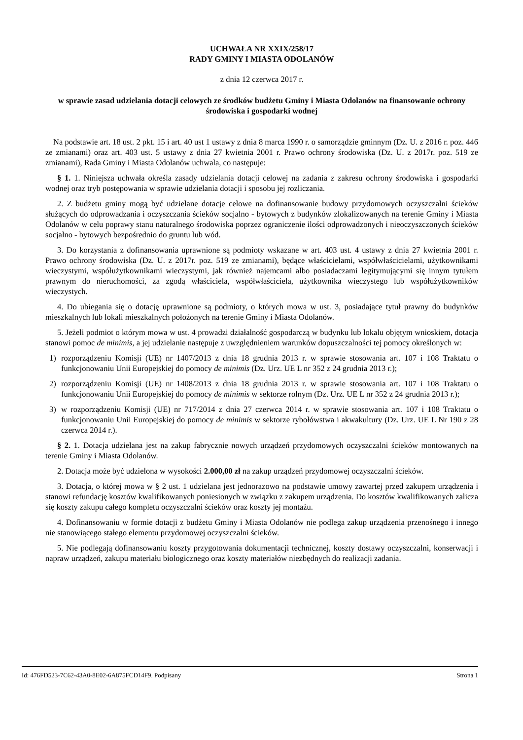UCHWAŁA NR XXIX/258/17
RADY GMINY I MIASTA ODOLANÓW
z dnia 12 czerwca 2017 r.
w sprawie zasad udzielania dotacji celowych ze środków budżetu Gminy i Miasta Odolanów na finansowanie ochrony środowiska i gospodarki wodnej
Na podstawie art. 18 ust. 2 pkt. 15 i art. 40 ust 1 ustawy z dnia 8 marca 1990 r. o samorządzie gminnym (Dz. U. z 2016 r. poz. 446 ze zmianami) oraz art. 403 ust. 5 ustawy z dnia 27 kwietnia 2001 r. Prawo ochrony środowiska (Dz. U. z 2017r. poz. 519 ze zmianami), Rada Gminy i Miasta Odolanów uchwala, co następuje:
§ 1. 1. Niniejsza uchwała określa zasady udzielania dotacji celowej na zadania z zakresu ochrony środowiska i gospodarki wodnej oraz tryb postępowania w sprawie udzielania dotacji i sposobu jej rozliczania.
2. Z budżetu gminy mogą być udzielane dotacje celowe na dofinansowanie budowy przydomowych oczyszczalni ścieków służących do odprowadzania i oczyszczania ścieków socjalno - bytowych z budynków zlokalizowanych na terenie Gminy i Miasta Odolanów w celu poprawy stanu naturalnego środowiska poprzez ograniczenie ilości odprowadzonych i nieoczyszczonych ścieków socjalno - bytowych bezpośrednio do gruntu lub wód.
3. Do korzystania z dofinansowania uprawnione są podmioty wskazane w art. 403 ust. 4 ustawy z dnia 27 kwietnia 2001 r. Prawo ochrony środowiska (Dz. U. z 2017r. poz. 519 ze zmianami), będące właścicielami, współwłaścicielami, użytkownikami wieczystymi, współużytkownikami wieczystymi, jak również najemcami albo posiadaczami legitymującymi się innym tytułem prawnym do nieruchomości, za zgodą właściciela, współwłaściciela, użytkownika wieczystego lub współużytkowników wieczystych.
4. Do ubiegania się o dotację uprawnione są podmioty, o których mowa w ust. 3, posiadające tytuł prawny do budynków mieszkalnych lub lokali mieszkalnych położonych na terenie Gminy i Miasta Odolanów.
5. Jeżeli podmiot o którym mowa w ust. 4 prowadzi działalność gospodarczą w budynku lub lokalu objętym wnioskiem, dotacja stanowi pomoc de minimis, a jej udzielanie następuje z uwzględnieniem warunków dopuszczalności tej pomocy określonych w:
1) rozporządzeniu Komisji (UE) nr 1407/2013 z dnia 18 grudnia 2013 r. w sprawie stosowania art. 107 i 108 Traktatu o funkcjonowaniu Unii Europejskiej do pomocy de minimis (Dz. Urz. UE L nr 352 z 24 grudnia 2013 r.);
2) rozporządzeniu Komisji (UE) nr 1408/2013 z dnia 18 grudnia 2013 r. w sprawie stosowania art. 107 i 108 Traktatu o funkcjonowaniu Unii Europejskiej do pomocy de minimis w sektorze rolnym (Dz. Urz. UE L nr 352 z 24 grudnia 2013 r.);
3) w rozporządzeniu Komisji (UE) nr 717/2014 z dnia 27 czerwca 2014 r. w sprawie stosowania art. 107 i 108 Traktatu o funkcjonowaniu Unii Europejskiej do pomocy de minimis w sektorze rybołówstwa i akwakultury (Dz. Urz. UE L Nr 190 z 28 czerwca 2014 r.).
§ 2. 1. Dotacja udzielana jest na zakup fabrycznie nowych urządzeń przydomowych oczyszczalni ścieków montowanych na terenie Gminy i Miasta Odolanów.
2. Dotacja może być udzielona w wysokości 2.000,00 zł na zakup urządzeń przydomowej oczyszczalni ścieków.
3. Dotacja, o której mowa w § 2 ust. 1 udzielana jest jednorazowo na podstawie umowy zawartej przed zakupem urządzenia i stanowi refundację kosztów kwalifikowanych poniesionych w związku z zakupem urządzenia. Do kosztów kwalifikowanych zalicza się koszty zakupu całego kompletu oczyszczalni ścieków oraz koszty jej montażu.
4. Dofinansowaniu w formie dotacji z budżetu Gminy i Miasta Odolanów nie podlega zakup urządzenia przenośnego i innego nie stanowiącego stałego elementu przydomowej oczyszczalni ścieków.
5. Nie podlegają dofinansowaniu koszty przygotowania dokumentacji technicznej, koszty dostawy oczyszczalni, konserwacji i napraw urządzeń, zakupu materiału biologicznego oraz koszty materiałów niezbędnych do realizacji zadania.
Id: 476FD523-7C62-43A0-8E02-6A875FCD14F9. Podpisany Strona 1